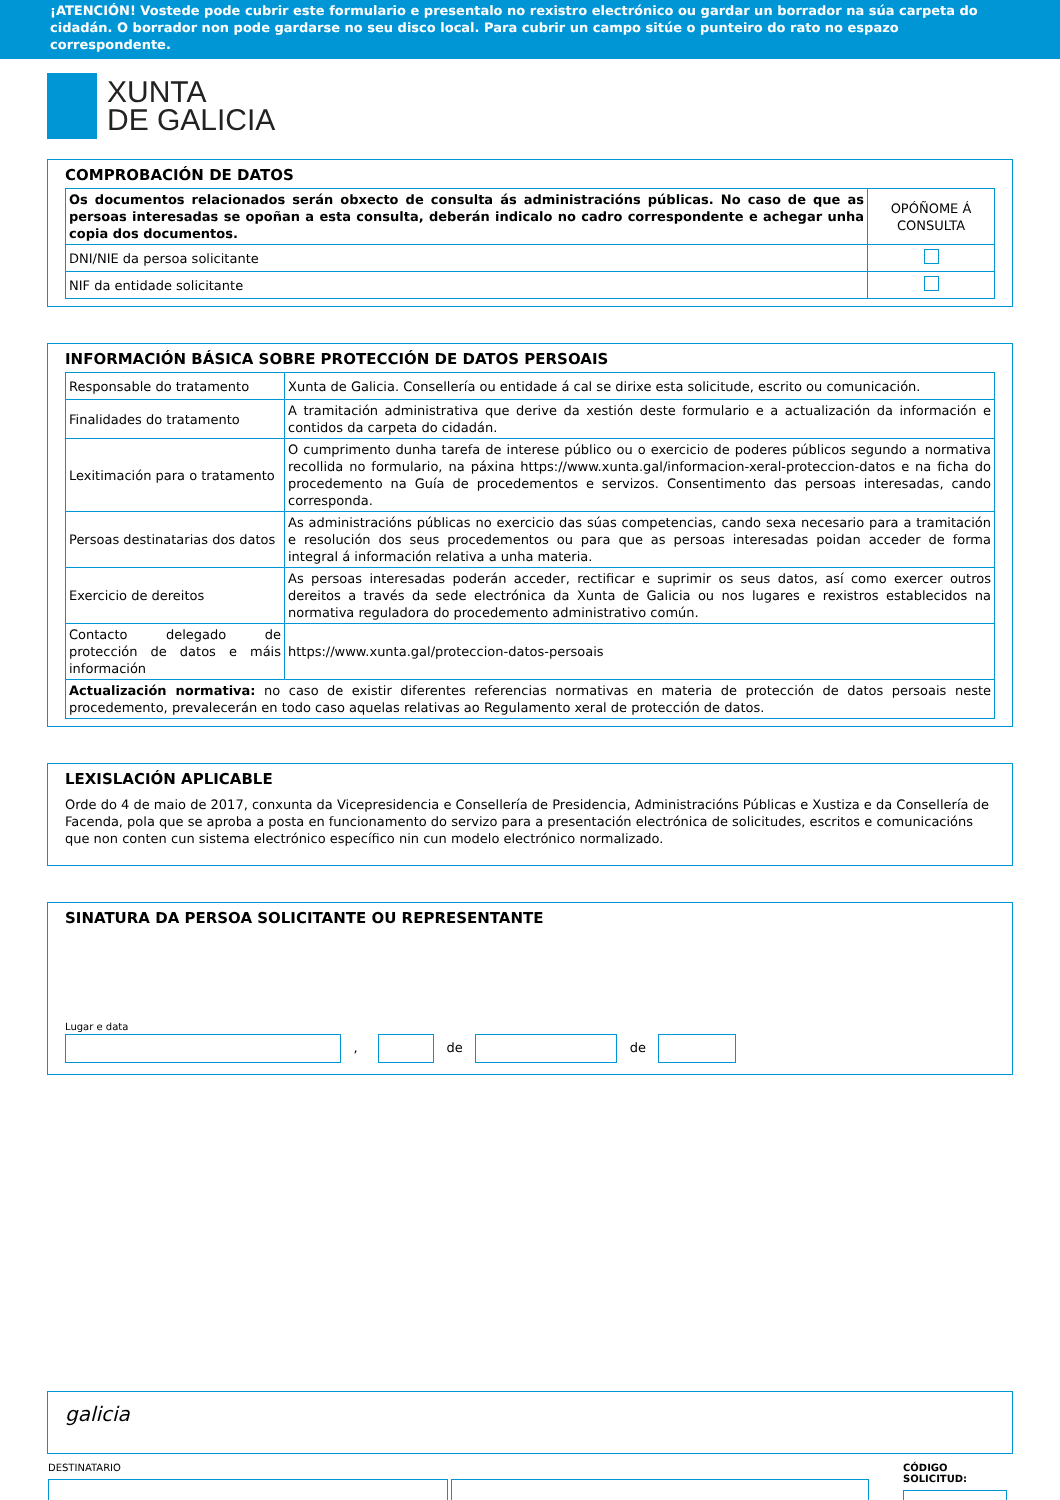¡ATENCIÓN! Vostede pode cubrir este formulario e presentalo no rexistro electrónico ou gardar un borrador na súa carpeta do cidadán. O borrador non pode gardarse no seu disco local. Para cubrir un campo sitúe o punteiro do rato no espazo correspondente.
XUNTA
DE GALICIA
COMPROBACIÓN DE DATOS
| Os documentos relacionados serán obxecto de consulta ás administracións públicas. No caso de que as persoas interesadas se opoñan a esta consulta, deberán indicalo no cadro correspondente e achegar unha copia dos documentos. | OPÓÑOME Á CONSULTA |
| DNI/NIE da persoa solicitante | |
| NIF da entidade solicitante | |
INFORMACIÓN BÁSICA SOBRE PROTECCIÓN DE DATOS PERSOAIS
| Responsable do tratamento | Xunta de Galicia. Consellería ou entidade á cal se dirixe esta solicitude, escrito ou comunicación. |
| Finalidades do tratamento | A tramitación administrativa que derive da xestión deste formulario e a actualización da información e contidos da carpeta do cidadán. |
| Lexitimación para o tratamento | O cumprimento dunha tarefa de interese público ou o exercicio de poderes públicos segundo a normativa recollida no formulario, na páxina https://www.xunta.gal/informacion-xeral-proteccion-datos e na ficha do procedemento na Guía de procedementos e servizos. Consentimento das persoas interesadas, cando corresponda. |
| Persoas destinatarias dos datos | As administracións públicas no exercicio das súas competencias, cando sexa necesario para a tramitación e resolución dos seus procedementos ou para que as persoas interesadas poidan acceder de forma integral á información relativa a unha materia. |
| Exercicio de dereitos | As persoas interesadas poderán acceder, rectificar e suprimir os seus datos, así como exercer outros dereitos a través da sede electrónica da Xunta de Galicia ou nos lugares e rexistros establecidos na normativa reguladora do procedemento administrativo común. |
| Contacto delegado de protección de datos e máis información | https://www.xunta.gal/proteccion-datos-persoais |
| Actualización normativa: no caso de existir diferentes referencias normativas en materia de protección de datos persoais neste procedemento, prevalecerán en todo caso aquelas relativas ao Regulamento xeral de protección de datos. | |
LEXISLACIÓN APLICABLE
Orde do 4 de maio de 2017, conxunta da Vicepresidencia e Consellería de Presidencia, Administracións Públicas e Xustiza e da Consellería de Facenda, pola que se aproba a posta en funcionamento do servizo para a presentación electrónica de solicitudes, escritos e comunicacións que non conten cun sistema electrónico específico nin cun modelo electrónico normalizado.
SINATURA DA PERSOA SOLICITANTE OU REPRESENTANTE
Lugar e data
, de de
galicia
DESTINATARIO
CÓDIGO SOLICITUD: